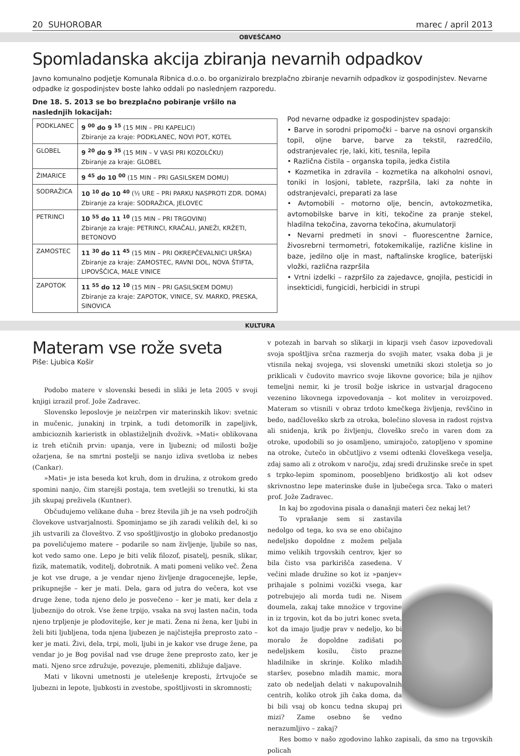20 SUHOROBAR marec / april 2013
OBVEŠČAMO
Spomladanska akcija zbiranja nevarnih odpadkov
Javno komunalno podjetje Komunala Ribnica d.o.o. bo organiziralo brezplačno zbiranje nevarnih odpadkov iz gospodinjstev. Nevarne odpadke iz gospodinjstev boste lahko oddali po naslednjem razporedu.
Dne 18. 5. 2013 se bo brezplačno pobiranje vršilo na naslednjih lokacijah:
| PODKLANEC | 9 <sup>00</sup> do 9 <sup>15</sup> (15 MIN – PRI KAPELICI) Zbiranje za kraje: PODKLANEC, NOVI POT, KOTEL |
| GLOBEL | 9 <sup>20</sup> do 9 <sup>35</sup> (15 MIN – V VASI PRI KOZOLČKU) Zbiranje za kraje: GLOBEL |
| ŽIMARICE | 9 <sup>45</sup> do 10 <sup>00</sup> (15 MIN – PRI GASILSKEM DOMU) |
| SODRAŽICA | 10 <sup>10</sup> do 10 <sup>40</sup> (½ URE – PRI PARKU NASPROTI ZDR. DOMA) Zbiranje za kraje: SODRAŽICA, JELOVEC |
| PETRINCI | 10 <sup>55</sup> do 11 <sup>10</sup> (15 MIN – PRI TRGOVINI) Zbiranje za kraje: PETRINCI, KRAČALI, JANEŽI, KRŽETI, BETONOVO |
| ZAMOSTEC | 11 <sup>30</sup> do 11 <sup>45</sup> (15 MIN – PRI OKREPČEVALNICI URŠKA) Zbiranje za kraje: ZAMOSTEC, RAVNI DOL, NOVA ŠTIFTA, LIPOVŠČICA, MALE VINICE |
| ZAPOTOK | 11 <sup>55</sup> do 12 <sup>10</sup> (15 MIN – PRI GASILSKEM DOMU) Zbiranje za kraje: ZAPOTOK, VINICE, SV. MARKO, PRESKA, SINOVICA |
Pod nevarne odpadke iz gospodinjstev spadajo:
• Barve in sorodni pripomočki – barve na osnovi organskih topil, oljne barve, barve za tekstil, razredčilo, odstranjevalec rje, laki, kiti, tesnila, lepila
• Različna čistila – organska topila, jedka čistila
• Kozmetika in zdravila – kozmetika na alkoholni osnovi, toniki in losjoni, tablete, razpršila, laki za nohte in odstranjevalci, preparati za lase
• Avtomobili – motorno olje, bencin, avtokozmetika, avtomobilske barve in kiti, tekočine za pranje stekel, hladilna tekočina, zavorna tekočina, akumulatorji
• Nevarni predmeti in snovi – fluorescentne žarnice, živosrebrni termometri, fotokemikalije, različne kisline in baze, jedilno olje in mast, naftalinske kroglice, baterijski vložki, različna razpršila
• Vrtni izdelki – razpršilo za zajedavce, gnojila, pesticidi in insekticidi, fungicidi, herbicidi in strupi
KULTURA
Materam vse rože sveta
Piše: Ljubica Košir
Podobo matere v slovenski besedi in sliki je leta 2005 v svoji knjigi izrazil prof. Jože Zadravec.
Slovensko leposlovje je neizčrpen vir materinskih likov: svetnic in mučenic, junakinj in trpink, a tudi detomorilk in zapeljivk, ambicioznih karieristk in oblastiželjnih dvoživk. »Mati« oblikovana iz treh etičnih prvin: upanja, vere in ljubezni; od milosti božje ožarjena, še na smrtni postelji se nanjo izliva svetloba iz nebes (Cankar).
»Mati« je ista beseda kot kruh, dom in družina, z otrokom gredo spomini nanjo, čim starejši postaja, tem svetlejši so trenutki, ki sta jih skupaj preživela (Kuntner).
Občudujemo velikane duha – brez števila jih je na vseh področjih človekove ustvarjalnosti. Spominjamo se jih zaradi velikih del, ki so jih ustvarili za človeštvo. Z vso spoštljivostjo in globoko predanostjo pa poveličujemo matere – podarile so nam življenje, ljubile so nas, kot vedo samo one. Lepo je biti velik filozof, pisatelj, pesnik, slikar, fizik, matematik, voditelj, dobrotnik. A mati pomeni veliko več. Žena je kot vse druge, a je vendar njeno življenje dragocenejše, lepše, prikupnejše – ker je mati. Dela, gara od jutra do večera, kot vse druge žene, toda njeno delo je posvečeno – ker je mati, ker dela z ljubeznijo do otrok. Vse žene trpijo, vsaka na svoj lasten način, toda njeno trpljenje je plodovitejše, ker je mati. Žena ni žena, ker ljubi in želi biti ljubljena, toda njena ljubezen je najčistejša preprosto zato – ker je mati. Živi, dela, trpi, moli, ljubi in je kakor vse druge žene, pa vendar jo je Bog povišal nad vse druge žene preprosto zato, ker je mati. Njeno srce združuje, povezuje, plemeniti, zbližuje daljave.
Mati v likovni umetnosti je utelešenje kreposti, žrtvujoče se ljubezni in lepote, ljubkosti in zvestobe, spoštljivosti in skromnosti;
v potezah in barvah so slikarji in kiparji vseh časov izpovedovali svoja spoštljiva srčna razmerja do svojih mater, vsaka doba ji je vtisnila nekaj svojega, vsi slovenski umetniki skozi stoletja so jo priklicali v čudovito mavrico svoje likovne govorice; bila je njihov temeljni nemir, ki je trosil božje iskrice in ustvarjal dragoceno vezenino likovnega izpovedovanja – kot molitev in veroizpoved. Materam so vtisnili v obraz trdoto kmečkega življenja, revščino in bedo, nadčloveško skrb za otroka, bolečino slovesa in radost rojstva ali snidenja, krik po življenju, človeško srečo in varen dom za otroke, upodobili so jo osamljeno, umirajočo, zatopljeno v spomine na otroke, čutečo in občutljivo z vsemi odtenki človeškega veselja, zdaj samo ali z otrokom v naročju, zdaj sredi družinske sreče in spet s trpko-lepim spominom, poosebljeno bridkostjo ali kot odsev skrivnostno lepe materinske duše in ljubečega srca. Tako o materi prof. Jože Zadravec.
In kaj bo zgodovina pisala o današnji materi čez nekaj let?
To vprašanje sem si zastavila nedolgo od tega, ko sva se eno običajno nedeljsko dopoldne z možem peljala mimo velikih trgovskih centrov, kjer so bila čisto vsa parkirišča zasedena. V večini mlade družine so kot iz »panjev« prihajale s polnimi vozički vsega, kar potrebujejo ali morda tudi ne. Nisem doumela, zakaj take množice v trgovine in iz trgovin, kot da bo jutri konec sveta, kot da imajo ljudje prav v nedeljo, ko bi moralo že dopoldne zadišati po nedeljskem kosilu, čisto prazne hladilnike in skrinje. Koliko mladih staršev, posebno mladih mamic, mora zato ob nedeljah delati v nakupovalnih centrih, koliko otrok jih čaka doma, da bi bili vsaj ob koncu tedna skupaj pri mizi? Zame osebno še vedno nerazumljivo – zakaj?
Res bomo v našo zgodovino lahko zapisali, da smo na trgovskih policah